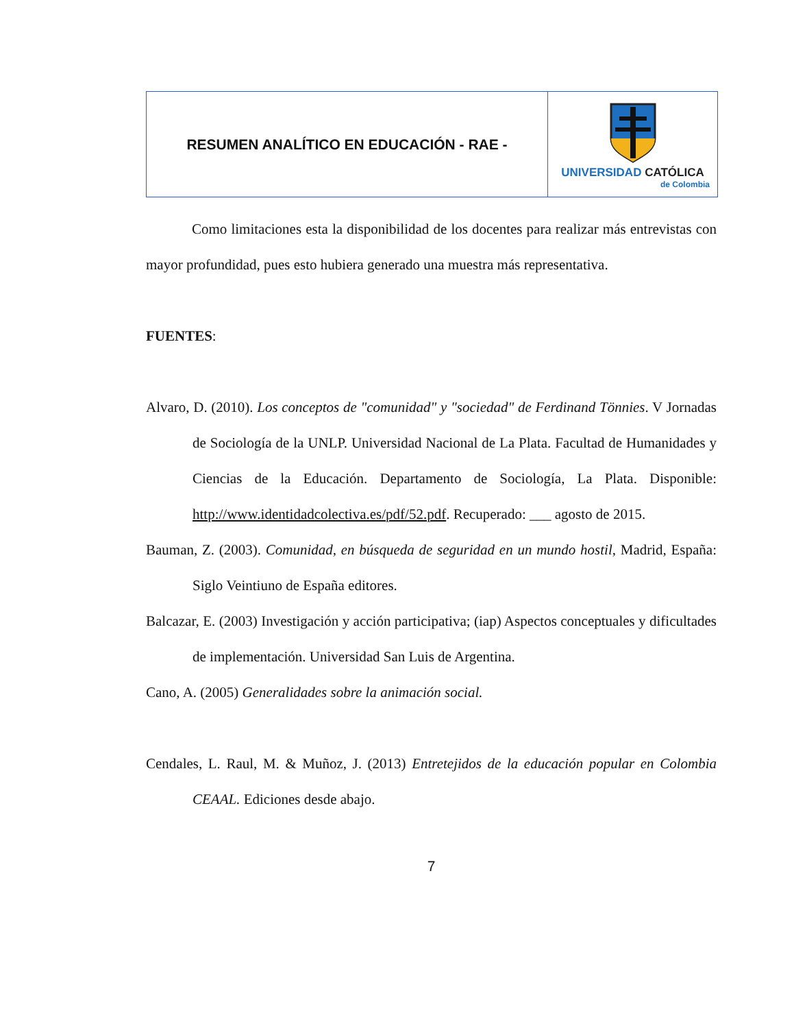| RESUMEN ANALÍTICO EN EDUCACIÓN - RAE - | UNIVERSIDAD CATÓLICA de Colombia |
Como limitaciones esta la disponibilidad de los docentes para realizar más entrevistas con mayor profundidad, pues esto hubiera generado una muestra más representativa.
FUENTES:
Alvaro, D. (2010). Los conceptos de "comunidad" y "sociedad" de Ferdinand Tönnies. V Jornadas de Sociología de la UNLP. Universidad Nacional de La Plata. Facultad de Humanidades y Ciencias de la Educación. Departamento de Sociología, La Plata. Disponible: http://www.identidadcolectiva.es/pdf/52.pdf. Recuperado: ___ agosto de 2015.
Bauman, Z. (2003). Comunidad, en búsqueda de seguridad en un mundo hostil, Madrid, España: Siglo Veintiuno de España editores.
Balcazar, E. (2003) Investigación y acción participativa; (iap) Aspectos conceptuales y dificultades de implementación. Universidad San Luis de Argentina.
Cano, A. (2005) Generalidades sobre la animación social.
Cendales, L. Raul, M. & Muñoz, J. (2013) Entretejidos de la educación popular en Colombia CEAAL. Ediciones desde abajo.
7